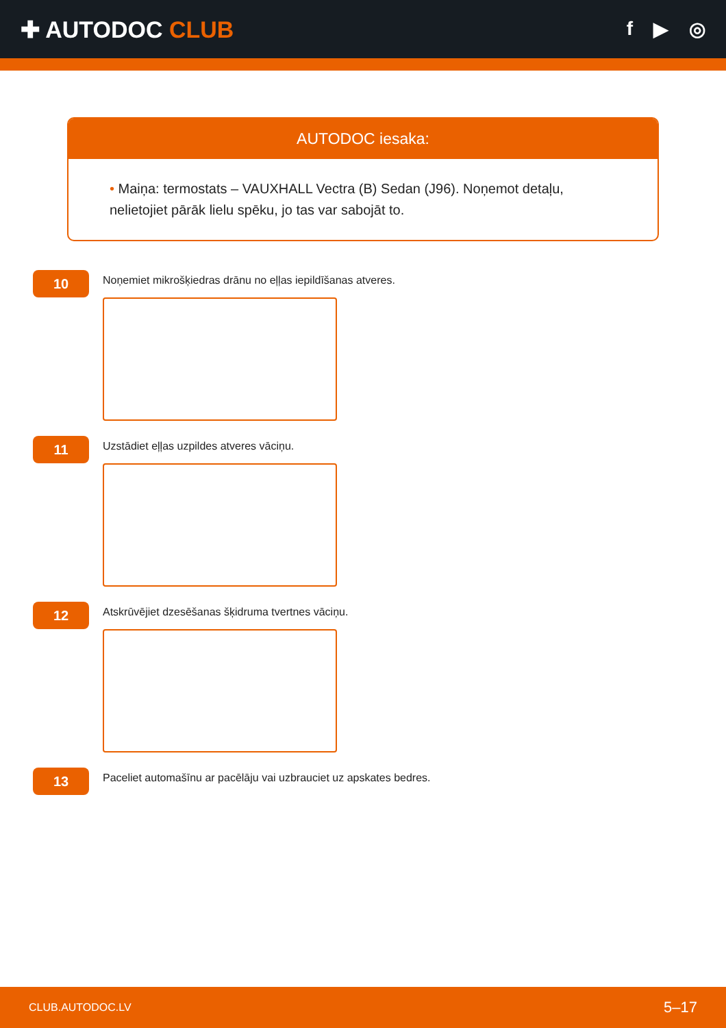✚ AUTODOC CLUB
f ▶ ◎
AUTODOC iesaka:
• Maiņa: termostats – VAUXHALL Vectra (B) Sedan (J96). Noņemot detaļu, nelietojiet pārāk lielu spēku, jo tas var sabojāt to.
10
Noņemiet mikrošķiedras drānu no eļļas iepildīšanas atveres.
11
Uzstādiet eļļas uzpildes atveres vāciņu.
12
Atskrūvējiet dzesēšanas šķidruma tvertnes vāciņu.
13
Paceliet automašīnu ar pacēlāju vai uzbrauciet uz apskates bedres.
CLUB.AUTODOC.LV 5–17